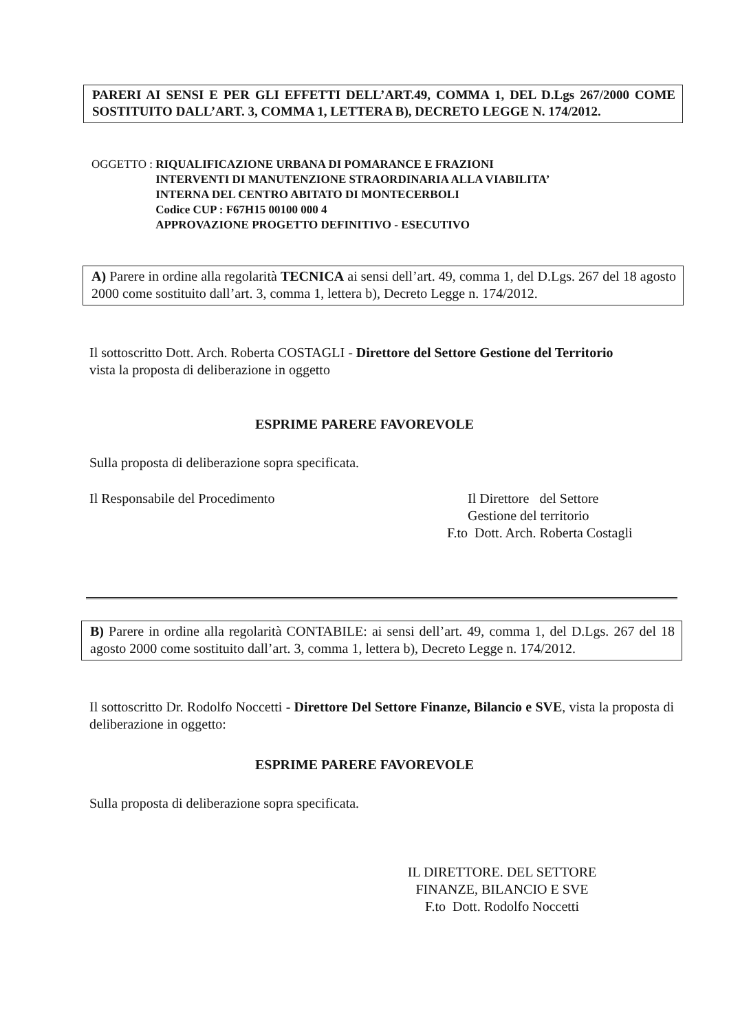PARERI AI SENSI E PER GLI EFFETTI DELL’ART.49, COMMA 1, DEL D.Lgs 267/2000 COME SOSTITUITO DALL’ART. 3, COMMA 1, LETTERA B), DECRETO LEGGE N. 174/2012.
OGGETTO : RIQUALIFICAZIONE URBANA DI POMARANCE E FRAZIONI
INTERVENTI DI MANUTENZIONE STRAORDINARIA ALLA VIABILITA’
INTERNA DEL CENTRO ABITATO DI MONTECERBOLI
Codice CUP : F67H15 00100 000 4
APPROVAZIONE PROGETTO DEFINITIVO - ESECUTIVO
A) Parere in ordine alla regolarità TECNICA ai sensi dell’art. 49, comma 1, del D.Lgs. 267 del 18 agosto 2000 come sostituito dall’art. 3, comma 1, lettera b), Decreto Legge n. 174/2012.
Il sottoscritto Dott. Arch. Roberta COSTAGLI - Direttore del Settore Gestione del Territorio
vista la proposta di deliberazione in oggetto
ESPRIME PARERE FAVOREVOLE
Sulla proposta di deliberazione sopra specificata.
Il Responsabile del Procedimento
Il Direttore del Settore
Gestione del territorio
F.to Dott. Arch. Roberta Costagli
B) Parere in ordine alla regolarità CONTABILE: ai sensi dell’art. 49, comma 1, del D.Lgs. 267 del 18 agosto 2000 come sostituito dall’art. 3, comma 1, lettera b), Decreto Legge n. 174/2012.
Il sottoscritto Dr. Rodolfo Noccetti - Direttore Del Settore Finanze, Bilancio e SVE, vista la proposta di deliberazione in oggetto:
ESPRIME PARERE FAVOREVOLE
Sulla proposta di deliberazione sopra specificata.
IL DIRETTORE. DEL SETTORE
FINANZE, BILANCIO E SVE
F.to Dott. Rodolfo Noccetti